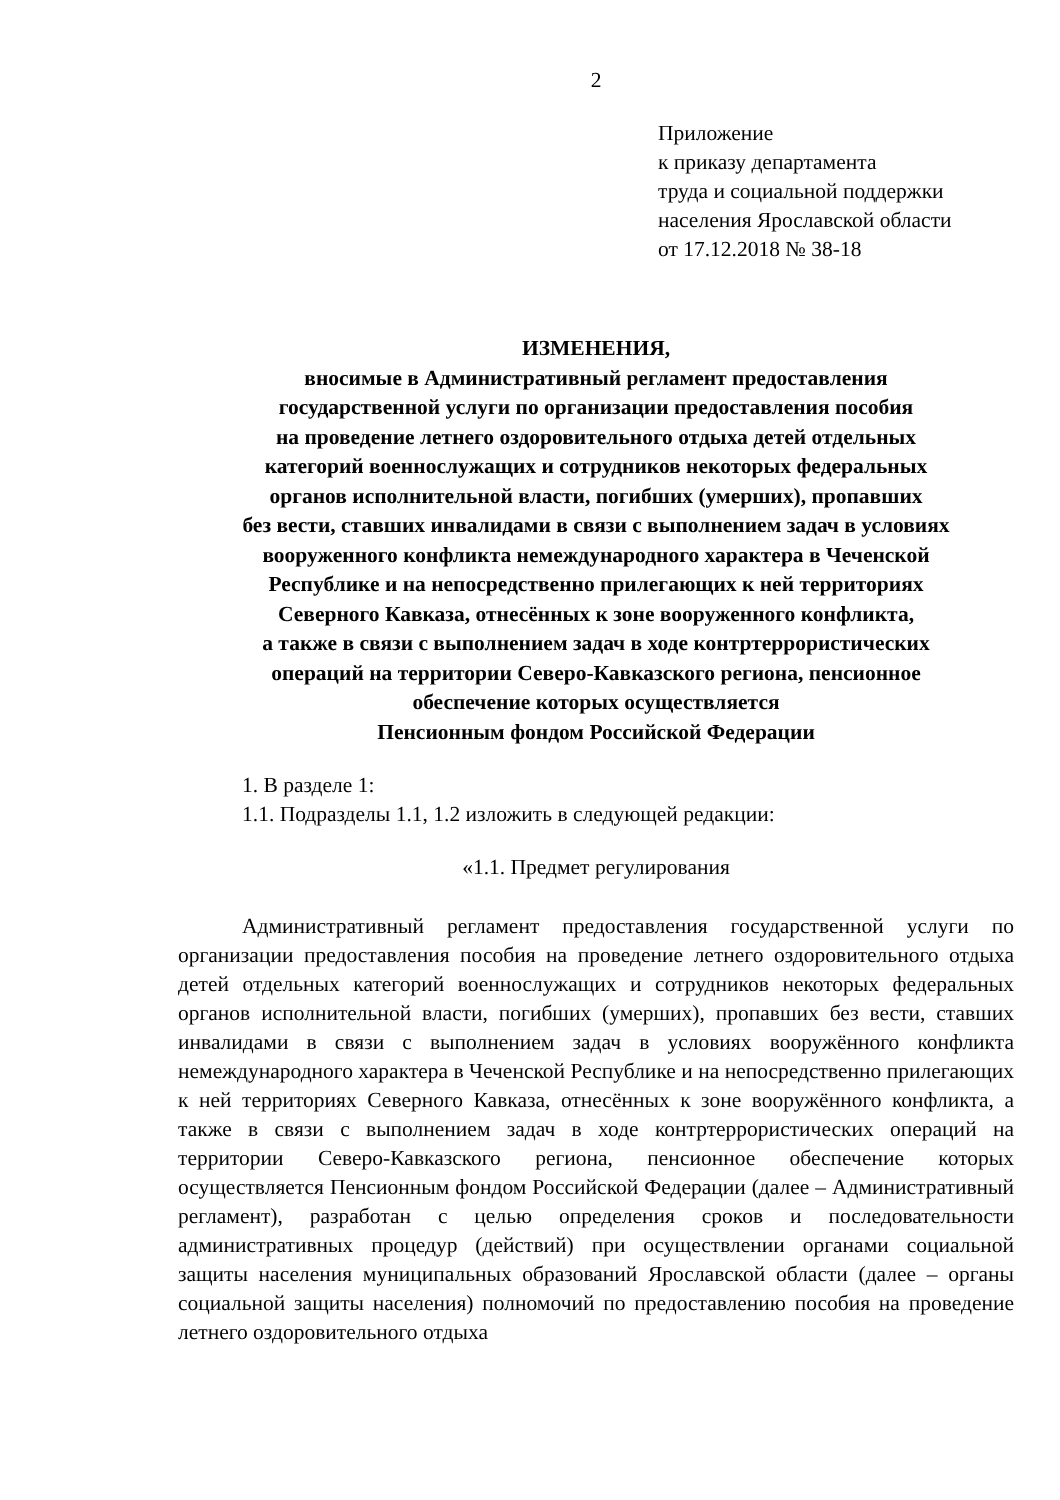2
Приложение
к приказу департамента
труда и социальной поддержки
населения Ярославской области
от 17.12.2018 № 38-18
ИЗМЕНЕНИЯ,
вносимые в Административный регламент предоставления
государственной услуги по организации предоставления пособия
на проведение летнего оздоровительного отдыха детей отдельных
категорий военнослужащих и сотрудников некоторых федеральных
органов исполнительной власти, погибших (умерших), пропавших
без вести, ставших инвалидами в связи с выполнением задач в условиях
вооруженного конфликта немеждународного характера в Чеченской
Республике и на непосредственно прилегающих к ней территориях
Северного Кавказа, отнесённых к зоне вооруженного конфликта,
а также в связи с выполнением задач в ходе контртеррористических
операций на территории Северо-Кавказского региона, пенсионное
обеспечение которых осуществляется
Пенсионным фондом Российской Федерации
1. В разделе 1:
1.1. Подразделы 1.1, 1.2 изложить в следующей редакции:
«1.1. Предмет регулирования
Административный регламент предоставления государственной услуги по организации предоставления пособия на проведение летнего оздоровительного отдыха детей отдельных категорий военнослужащих и сотрудников некоторых федеральных органов исполнительной власти, погибших (умерших), пропавших без вести, ставших инвалидами в связи с выполнением задач в условиях вооружённого конфликта немеждународного характера в Чеченской Республике и на непосредственно прилегающих к ней территориях Северного Кавказа, отнесённых к зоне вооружённого конфликта, а также в связи с выполнением задач в ходе контртеррористических операций на территории Северо-Кавказского региона, пенсионное обеспечение которых осуществляется Пенсионным фондом Российской Федерации (далее – Административный регламент), разработан с целью определения сроков и последовательности административных процедур (действий) при осуществлении органами социальной защиты населения муниципальных образований Ярославской области (далее – органы социальной защиты населения) полномочий по предоставлению пособия на проведение летнего оздоровительного отдыха